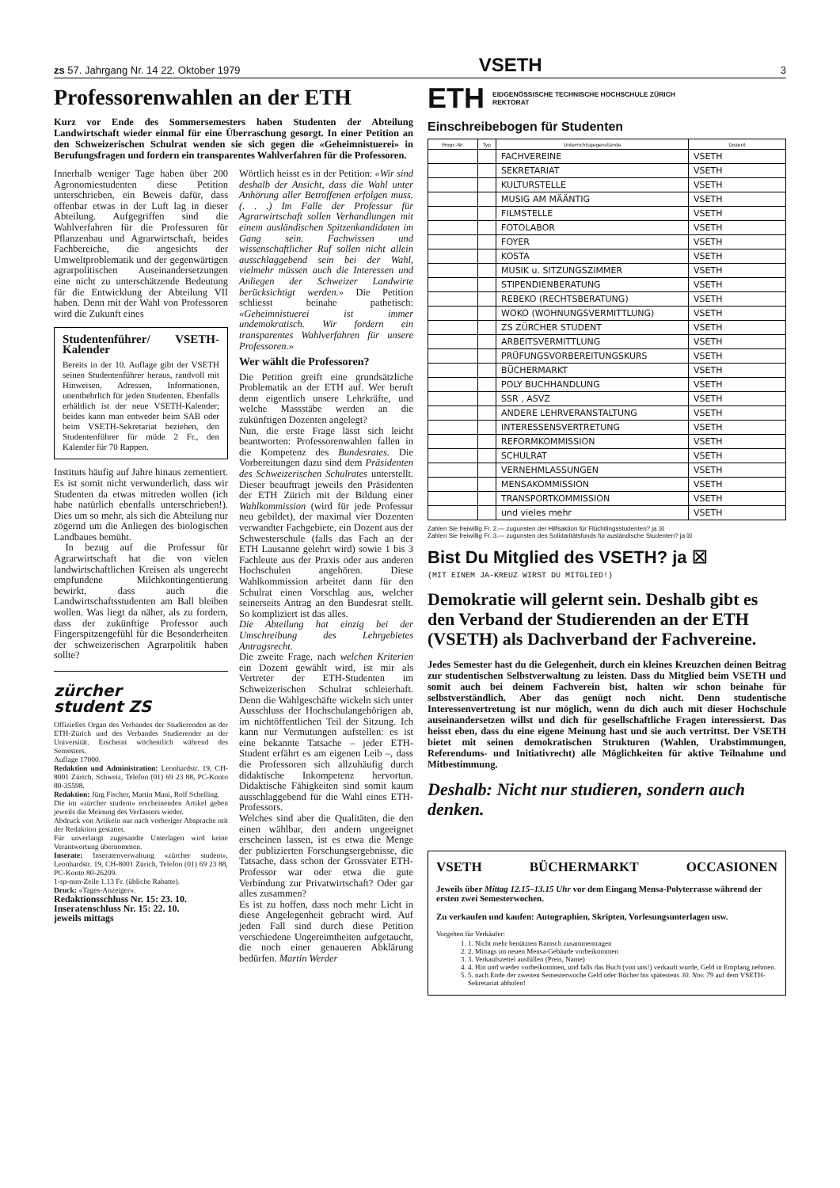zs 57. Jahrgang Nr. 14 22. Oktober 1979 VSETH 3
Professorenwahlen an der ETH
Kurz vor Ende des Sommersemesters haben Studenten der Abteilung Landwirtschaft wieder einmal für eine Überraschung gesorgt. In einer Petition an den Schweizerischen Schulrat wenden sie sich gegen die «Geheimnistuerei» in Berufungsfragen und fordern ein transparentes Wahlverfahren für die Professoren.
Innerhalb weniger Tage haben über 200 Agronomiestudenten diese Petition unterschrieben, ein Beweis dafür, dass offenbar etwas in der Luft lag in dieser Abteilung. Aufgegriffen sind die Wahlverfahren für die Professuren für Pflanzenbau und Agrarwirtschaft, beides Fachbereiche, die angesichts der Umweltproblematik und der gegenwärtigen agrarpolitischen Auseinandersetzungen eine nicht zu unterschätzende Bedeutung für die Entwicklung der Abteilung VII haben. Denn mit der Wahl von Professoren wird die Zukunft eines
Studentenführer/ VSETH-Kalender
Bereits in der 10. Auflage gibt der VSETH seinen Studentenführer heraus, randvoll mit Hinweisen, Adressen, Informationen, unentbehrlich für jeden Studenten. Ebenfalls erhältlich ist der neue VSETH-Kalender; beides kann man entweder beim SAB oder beim VSETH-Sekretariat beziehen, den Studentenführer für müde 2 Fr., den Kalender für 70 Rappen.
Instituts häufig auf Jahre hinaus zementiert. Es ist somit nicht verwunderlich, dass wir Studenten da etwas mitreden wollen (ich habe natürlich ebenfalls unterschrieben!). Dies um so mehr, als sich die Abteilung nur zögernd um die Anliegen des biologischen Landbaues bemüht.
In bezug auf die Professur für Agrarwirtschaft hat die von vielen landwirtschaftlichen Kreisen als ungerecht empfundene Milchkontingentierung bewirkt, dass auch die Landwirtschaftsstudenten am Ball bleiben wollen. Was liegt da näher, als zu fordern, dass der zukünftige Professor auch Fingerspitzengefühl für die Besonderheiten der schweizerischen Agrarpolitik haben sollte?
zürcher
student ZS
Offizielles Organ des Verbandes der Studierenden an der ETH-Zürich und des Verbandes Studierender an der Universität. Erscheint wöchentlich während des Semesters.
Auflage 17000.
Redaktion und Administration: Leonhardstr. 19, CH-8001 Zürich, Schweiz, Telefon (01) 69 23 88, PC-Konto 80-35598.
Redaktion: Jürg Fischer, Martin Mani, Rolf Schelling.
Die im «zürcher student» erscheinenden Artikel geben jeweils die Meinung des Verfassers wieder.
Abdruck von Artikeln nur nach vorheriger Absprache mit der Redaktion gestattet.
Für unverlangt zugesandte Unterlagen wird keine Verantwortung übernommen.
Inserate: Inseratenverwaltung «zürcher student», Leonhardstr. 19, CH-8001 Zürich, Telefon (01) 69 23 88, PC-Konto 80-26209.
1-sp-mm-Zeile 1.13 Fr. (übliche Rabatte).
Druck: «Tages-Anzeiger».
Redaktionsschluss Nr. 15: 23. 10.
Inseratenschluss Nr. 15: 22. 10.
jeweils mittags
Wörtlich heisst es in der Petition: «Wir sind deshalb der Ansicht, dass die Wahl unter Anhörung aller Betroffenen erfolgen muss. (. . .) Im Falle der Professur für Agrarwirtschaft sollen Verhandlungen mit einem ausländischen Spitzenkandidaten im Gang sein. Fachwissen und wissenschaftlicher Ruf sollen nicht allein ausschlaggebend sein bei der Wahl, vielmehr müssen auch die Interessen und Anliegen der Schweizer Landwirte berücksichtigt werden.» Die Petition schliesst beinahe pathetisch: «Geheimnistuerei ist immer undemokratisch. Wir fordern ein transparentes Wahlverfahren für unsere Professoren.»
Wer wählt die Professoren?
Die Petition greift eine grundsätzliche Problematik an der ETH auf. Wer beruft denn eigentlich unsere Lehrkräfte, und welche Massstäbe werden an die zukünftigen Dozenten angelegt?
Nun, die erste Frage lässt sich leicht beantworten: Professorenwahlen fallen in die Kompetenz des Bundesrates. Die Vorbereitungen dazu sind dem Präsidenten des Schweizerischen Schulrates unterstellt. Dieser beauftragt jeweils den Präsidenten der ETH Zürich mit der Bildung einer Wahlkommission (wird für jede Professur neu gebildet), der maximal vier Dozenten verwandter Fachgebiete, ein Dozent aus der Schwesterschule (falls das Fach an der ETH Lausanne gelehrt wird) sowie 1 bis 3 Fachleute aus der Praxis oder aus anderen Hochschulen angehören. Diese Wahlkommission arbeitet dann für den Schulrat einen Vorschlag aus, welcher seinerseits Antrag an den Bundesrat stellt. So kompliziert ist das alles.
Die Abteilung hat einzig bei der Umschreibung des Lehrgebietes Antragsrecht.
Die zweite Frage, nach welchen Kriterien ein Dozent gewählt wird, ist mir als Vertreter der ETH-Studenten im Schweizerischen Schulrat schleierhaft. Denn die Wahlgeschäfte wickeln sich unter Ausschluss der Hochschulangehörigen ab, im nichtöffentlichen Teil der Sitzung. Ich kann nur Vermutungen aufstellen: es ist eine bekannte Tatsache – jeder ETH-Student erfährt es am eigenen Leib –, dass die Professoren sich allzuhäufig durch didaktische Inkompetenz hervortun. Didaktische Fähigkeiten sind somit kaum ausschlaggebend für die Wahl eines ETH-Professors.
Welches sind aber die Qualitäten, die den einen wählbar, den andern ungeeignet erscheinen lassen, ist es etwa die Menge der publizierten Forschungsergebnisse, die Tatsache, dass schon der Grossvater ETH-Professor war oder etwa die gute Verbindung zur Privatwirtschaft? Oder gar alles zusammen?
Es ist zu hoffen, dass noch mehr Licht in diese Angelegenheit gebracht wird. Auf jeden Fall sind durch diese Petition verschiedene Ungereimtheiten aufgetaucht, die noch einer genaueren Abklärung bedürfen. Martin Werder
ETH EIDGENÖSSISCHE TECHNISCHE HOCHSCHULE ZÜRICH
REKTORAT
Einschreibebogen für Studenten
| Progr.-Nr. | Typ | Unterrichtsgegenstände | Dozent |
| --- | --- | --- | --- |
| | | FACHVEREINE | VSETH |
| | | SEKRETARIAT | VSETH |
| | | KULTURSTELLE | VSETH |
| | | MUSIG AM MÄÄNTIG | VSETH |
| | | FILMSTELLE | VSETH |
| | | FOTOLABOR | VSETH |
| | | FOYER | VSETH |
| | | KOSTA | VSETH |
| | | MUSIK u. SITZUNGSZIMMER | VSETH |
| | | STIPENDIENBERATUNG | VSETH |
| | | REBEKO (RECHTSBERATUNG) | VSETH |
| | | WOKO (WOHNUNGSVERMITTLUNG) | VSETH |
| | | ZS ZÜRCHER STUDENT | VSETH |
| | | ARBEITSVERMITTLUNG | VSETH |
| | | PRÜFUNGSVORBEREITUNGSKURS | VSETH |
| | | BÜCHERMARKT | VSETH |
| | | POLY BUCHHANDLUNG | VSETH |
| | | SSR , ASVZ | VSETH |
| | | ANDERE LEHRVERANSTALTUNG | VSETH |
| | | INTERESSENSVERTRETUNG | VSETH |
| | | REFORMKOMMISSION | VSETH |
| | | SCHULRAT | VSETH |
| | | VERNEHMLASSUNGEN | VSETH |
| | | MENSAKOMMISSION | VSETH |
| | | TRANSPORTKOMMISSION | VSETH |
| | | und vieles mehr | VSETH |
Zahlen Sie freiwillig Fr. 2.— zugunsten der Hilfsaktion für Flüchtlingsstudenten? ja ☒
Zahlen Sie freiwillig Fr. 3.— zugunsten des Solidaritätsfonds für ausländische Studenten? ja ☒
Bist Du Mitglied des VSETH? ja ☒
(MIT EINEM JA-KREUZ WIRST DU MITGLIED!)
Demokratie will gelernt sein. Deshalb gibt es den Verband der Studierenden an der ETH (VSETH) als Dachverband der Fachvereine.
Jedes Semester hast du die Gelegenheit, durch ein kleines Kreuzchen deinen Beitrag zur studentischen Selbstverwaltung zu leisten. Dass du Mitglied beim VSETH und somit auch bei deinem Fachverein bist, halten wir schon beinahe für selbstverständlich. Aber das genügt noch nicht. Denn studentische Interessenvertretung ist nur möglich, wenn du dich auch mit dieser Hochschule auseinandersetzen willst und dich für gesellschaftliche Fragen interessierst. Das heisst eben, dass du eine eigene Meinung hast und sie auch vertrittst. Der VSETH bietet mit seinen demokratischen Strukturen (Wahlen, Urabstimmungen, Referendums- und Initiativrecht) alle Möglichkeiten für aktive Teilnahme und Mitbestimmung.
Deshalb: Nicht nur studieren, sondern auch denken.
VSETH BÜCHERMARKT OCCASIONEN
Jeweils über Mittag 12.15–13.15 Uhr vor dem Eingang Mensa-Polyterrasse während der ersten zwei Semesterwochen.
Zu verkaufen und kaufen: Autographien, Skripten, Vorlesungsunterlagen usw.
Vorgehen für Verkäufer:
1. 1. Nicht mehr benützten Ramsch zusammentragen
2. 2. Mittags im neuen Mensa-Gebäude vorbeikommen
3. 3. Verkaufszettel ausfüllen (Preis, Name)
4. 4. Hin und wieder vorbeikommen, und falls das Buch (von uns!) verkauft wurde, Geld in Empfang nehmen.
5. 5. nach Ende der zweiten Semesterwoche Geld oder Bücher bis spätestens 30. Nov. 79 auf dem VSETH-Sekretariat abholen!